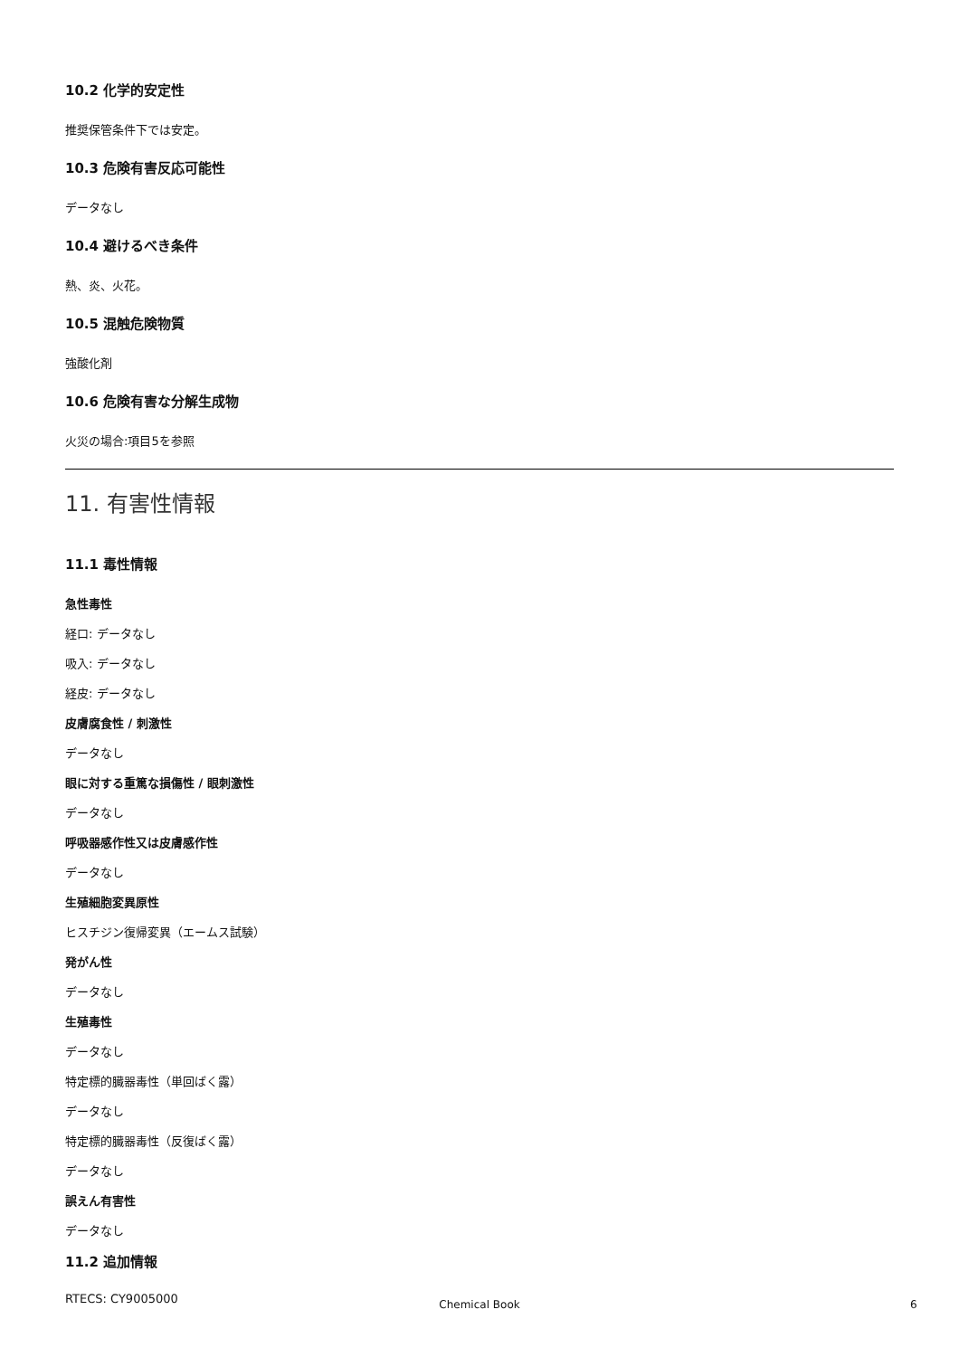10.2 化学的安定性
推奨保管条件下では安定。
10.3 危険有害反応可能性
データなし
10.4 避けるべき条件
熱、炎、火花。
10.5 混触危険物質
強酸化剤
10.6 危険有害な分解生成物
火災の場合:項目5を参照
11. 有害性情報
11.1 毒性情報
急性毒性
経口: データなし
吸入: データなし
経皮: データなし
皮膚腐食性 / 刺激性
データなし
眼に対する重篤な損傷性 / 眼刺激性
データなし
呼吸器感作性又は皮膚感作性
データなし
生殖細胞変異原性
ヒスチジン復帰変異（エームス試験）
発がん性
データなし
生殖毒性
データなし
特定標的臓器毒性（単回ばく露）
データなし
特定標的臓器毒性（反復ばく露）
データなし
誤えん有害性
データなし
11.2 追加情報
RTECS: CY9005000
Chemical Book 6